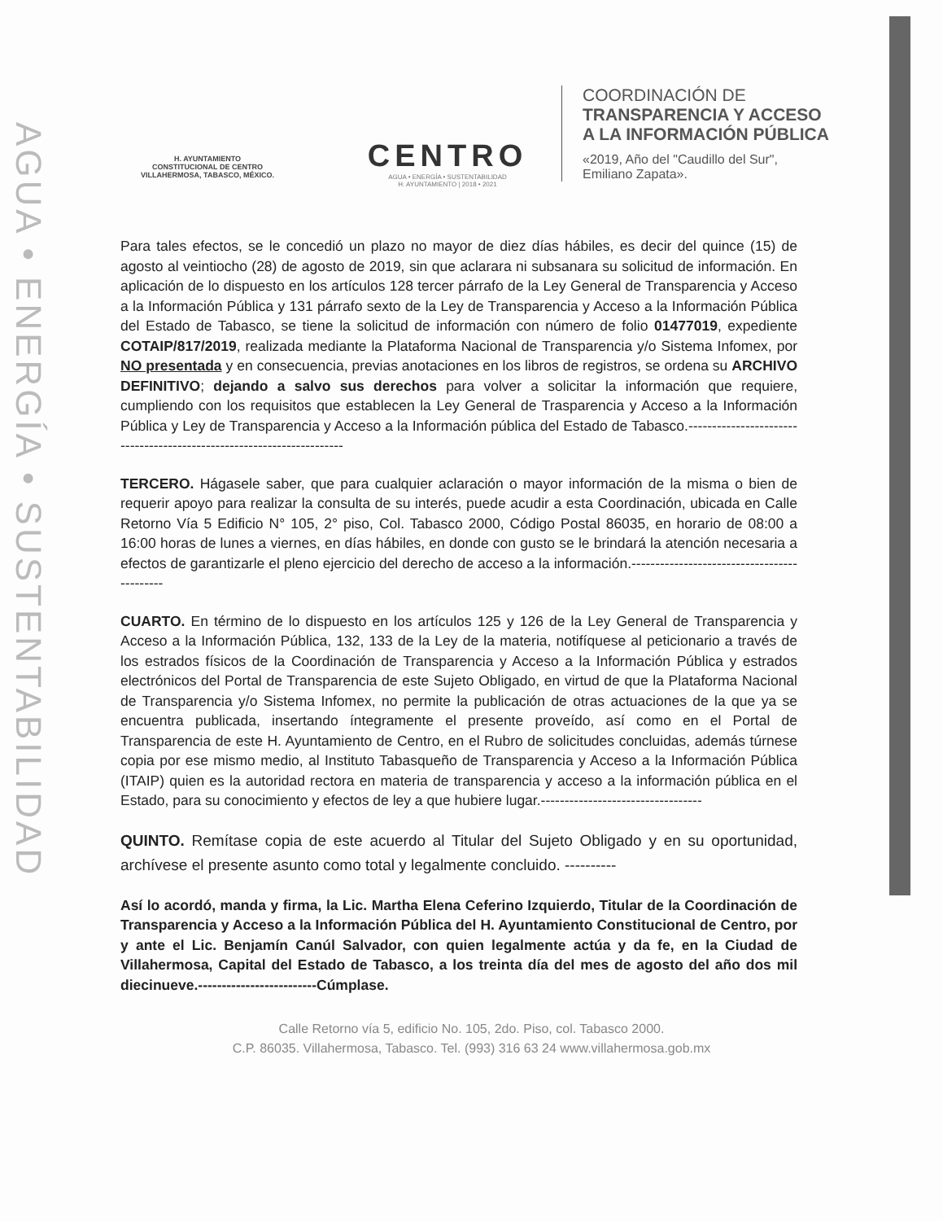AGUA • ENERGÍA • SUSTENTABILIDAD
H. AYUNTAMIENTO
CONSTITUCIONAL DE CENTRO
VILLAHERMOSA, TABASCO, MÉXICO.
CENTRO
AGUA • ENERGÍA • SUSTENTABILIDAD
H. AYUNTAMIENTO | 2018 • 2021
COORDINACIÓN DE
TRANSPARENCIA Y ACCESO
A LA INFORMACIÓN PÚBLICA
«2019, Año del "Caudillo del Sur",
Emiliano Zapata».
Para tales efectos, se le concedió un plazo no mayor de diez días hábiles, es decir del quince (15) de agosto al veintiocho (28) de agosto de 2019, sin que aclarara ni subsanara su solicitud de información. En aplicación de lo dispuesto en los artículos 128 tercer párrafo de la Ley General de Transparencia y Acceso a la Información Pública y 131 párrafo sexto de la Ley de Transparencia y Acceso a la Información Pública del Estado de Tabasco, se tiene la solicitud de información con número de folio 01477019, expediente COTAIP/817/2019, realizada mediante la Plataforma Nacional de Transparencia y/o Sistema Infomex, por NO presentada y en consecuencia, previas anotaciones en los libros de registros, se ordena su ARCHIVO DEFINITIVO; dejando a salvo sus derechos para volver a solicitar la información que requiere, cumpliendo con los requisitos que establecen la Ley General de Trasparencia y Acceso a la Información Pública y Ley de Transparencia y Acceso a la Información pública del Estado de Tabasco.----------------------------------------------------------------------
TERCERO. Hágasele saber, que para cualquier aclaración o mayor información de la misma o bien de requerir apoyo para realizar la consulta de su interés, puede acudir a esta Coordinación, ubicada en Calle Retorno Vía 5 Edificio N° 105, 2° piso, Col. Tabasco 2000, Código Postal 86035, en horario de 08:00 a 16:00 horas de lunes a viernes, en días hábiles, en donde con gusto se le brindará la atención necesaria a efectos de garantizarle el pleno ejercicio del derecho de acceso a la información.--------------------------------------------
CUARTO. En término de lo dispuesto en los artículos 125 y 126 de la Ley General de Transparencia y Acceso a la Información Pública, 132, 133 de la Ley de la materia, notifíquese al peticionario a través de los estrados físicos de la Coordinación de Transparencia y Acceso a la Información Pública y estrados electrónicos del Portal de Transparencia de este Sujeto Obligado, en virtud de que la Plataforma Nacional de Transparencia y/o Sistema Infomex, no permite la publicación de otras actuaciones de la que ya se encuentra publicada, insertando íntegramente el presente proveído, así como en el Portal de Transparencia de este H. Ayuntamiento de Centro, en el Rubro de solicitudes concluidas, además túrnese copia por ese mismo medio, al Instituto Tabasqueño de Transparencia y Acceso a la Información Pública (ITAIP) quien es la autoridad rectora en materia de transparencia y acceso a la información pública en el Estado, para su conocimiento y efectos de ley a que hubiere lugar.----------------------------------
QUINTO. Remítase copia de este acuerdo al Titular del Sujeto Obligado y en su oportunidad, archívese el presente asunto como total y legalmente concluido. ----------
Así lo acordó, manda y firma, la Lic. Martha Elena Ceferino Izquierdo, Titular de la Coordinación de Transparencia y Acceso a la Información Pública del H. Ayuntamiento Constitucional de Centro, por y ante el Lic. Benjamín Canúl Salvador, con quien legalmente actúa y da fe, en la Ciudad de Villahermosa, Capital del Estado de Tabasco, a los treinta día del mes de agosto del año dos mil diecinueve.-------------------------Cúmplase.
Calle Retorno vía 5, edificio No. 105, 2do. Piso, col. Tabasco 2000.
C.P. 86035. Villahermosa, Tabasco. Tel. (993) 316 63 24 www.villahermosa.gob.mx